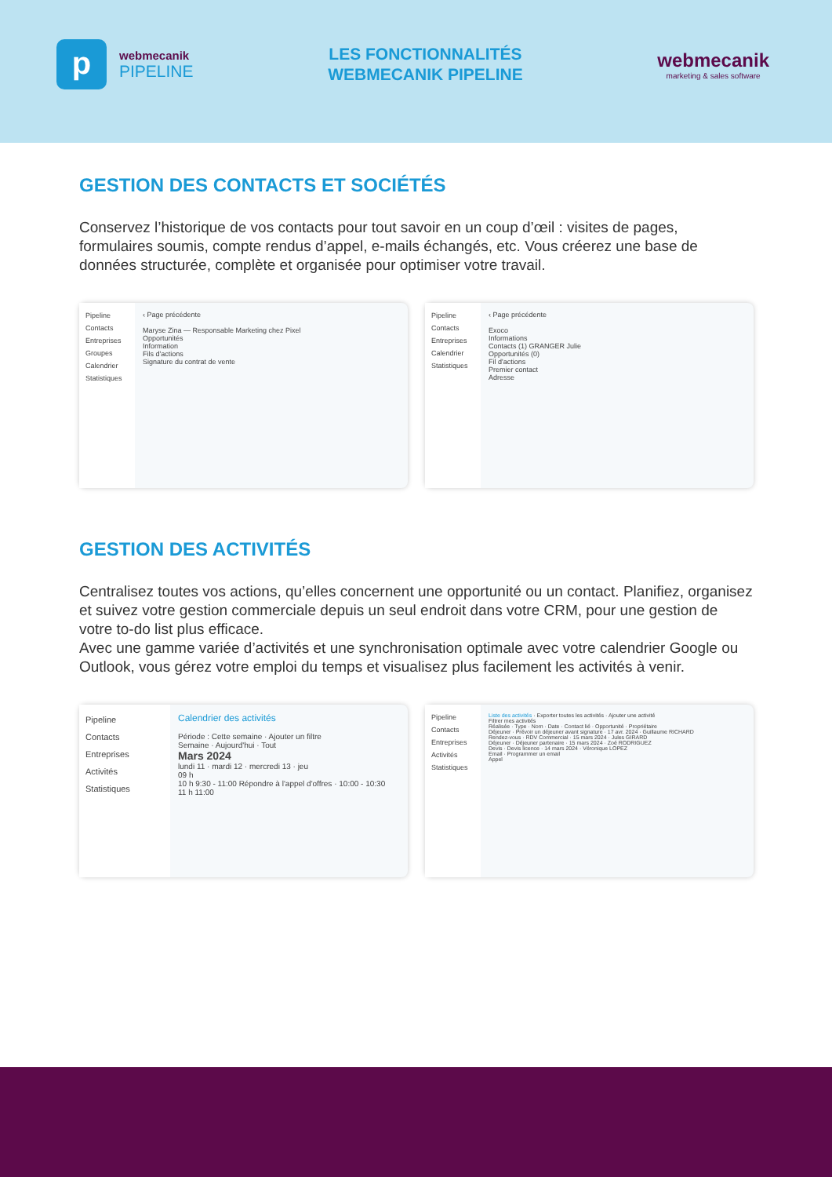p
webmecanik
PIPELINE
LES FONCTIONNALITÉS
WEBMECANIK PIPELINE
webmecanik
marketing & sales software
GESTION DES CONTACTS ET SOCIÉTÉS
Conservez l’historique de vos contacts pour tout savoir en un coup d’œil : visites de pages, formulaires soumis, compte rendus d’appel, e-mails échangés, etc. Vous créerez une base de données structurée, complète et organisée pour optimiser votre travail.
Pipeline
Contacts
Entreprises
Groupes
Calendrier
Statistiques
‹ Page précédente
Maryse Zina — Responsable Marketing chez Pixel
Opportunités
Information
Fils d'actions
Signature du contrat de vente
Pipeline
Contacts
Entreprises
Calendrier
Statistiques
‹ Page précédente
Exoco
Informations
Contacts (1) GRANGER Julie
Opportunités (0)
Fil d'actions
Premier contact
Adresse
GESTION DES ACTIVITÉS
Centralisez toutes vos actions, qu’elles concernent une opportunité ou un contact. Planifiez, organisez et suivez votre gestion commerciale depuis un seul endroit dans votre CRM, pour une gestion de votre to-do list plus efficace.
Avec une gamme variée d’activités et une synchronisation optimale avec votre calendrier Google ou Outlook, vous gérez votre emploi du temps et visualisez plus facilement les activités à venir.
Pipeline
Contacts
Entreprises
Activités
Statistiques
Calendrier des activités
Période : Cette semaine · Ajouter un filtre
Semaine · Aujourd'hui · Tout
Mars 2024
lundi 11 · mardi 12 · mercredi 13 · jeu
09 h
10 h 9:30 - 11:00 Répondre à l'appel d'offres · 10:00 - 10:30
11 h 11:00
Pipeline
Contacts
Entreprises
Activités
Statistiques
Liste des activités · Exporter toutes les activités · Ajouter une activité
Filtrer mes activités
Réalisée · Type · Nom · Date · Contact lié · Opportunité · Propriétaire
Déjeuner · Prévoir un déjeuner avant signature · 17 avr. 2024 · Guillaume RICHARD
Rendez-vous · RDV Commercial · 15 mars 2024 · Jules GIRARD
Déjeuner · Déjeuner partenaire · 15 mars 2024 · Zoé RODRIGUEZ
Devis · Devis licence · 14 mars 2024 · Véronique LOPEZ
Email · Programmer un email
Appel